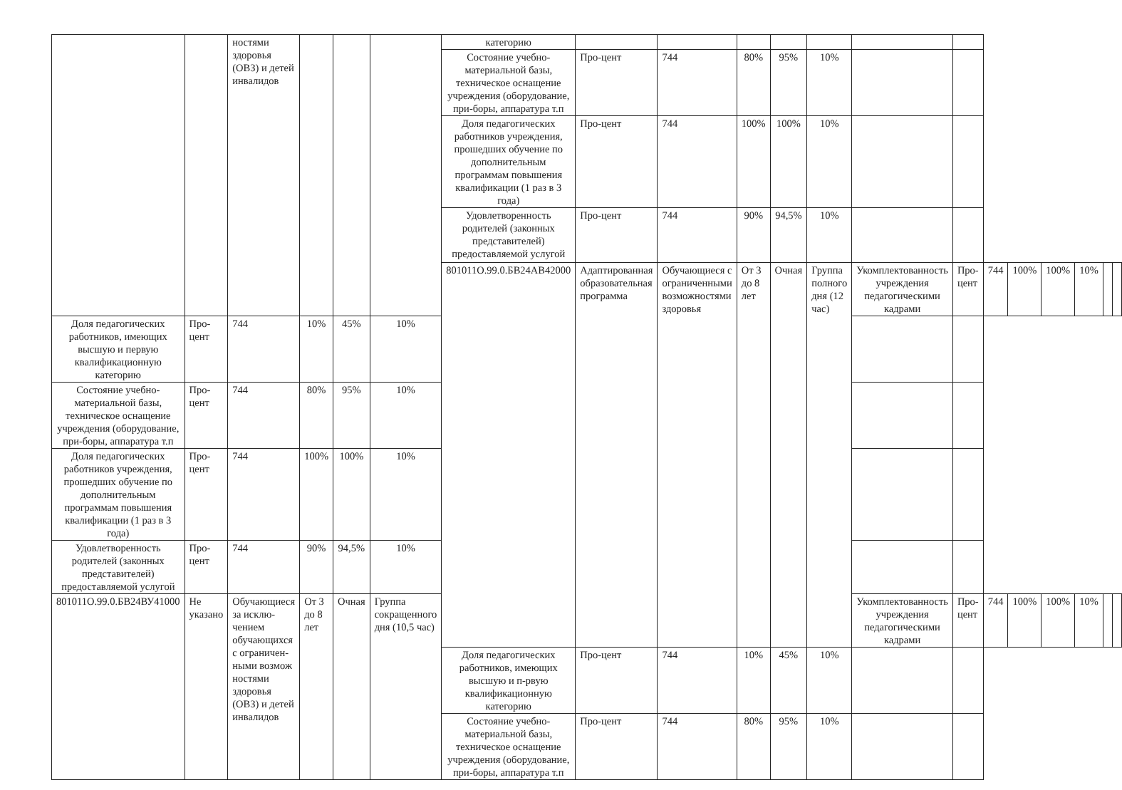| | | ностями здоровья (ОВЗ) и детей инвалидов | | | | категорию | | | | | | | | | | | | | |
| | | | | | | Состояние учебно-материальной базы, техническое оснащение учреждения (оборудование, при-боры, аппаратура т.п | Про-цент | 744 | 80% | 95% | 10% | | | | | | | | |
| | | | | | | Доля педагогических работников учреждения, прошедших обучение по дополнительным программам повышения квалификации (1 раз в 3 года) | Про-цент | 744 | 100% | 100% | 10% | | | | | | | | |
| | | | | | | Удовлетворенность родителей (законных представителей) предоставляемой услугой | Про-цент | 744 | 90% | 94,5% | 10% | | | | | | | | |
| | | | | | | 801011О.99.0.БВ24АВ42000 | Адаптированная образовательная программа | Обучающиеся с ограниченными возможностями здоровья | От 3 до 8 лет | Очная | Группа полного дня (12 час) | Укомплектованность учреждения педагогическими кадрами | Про-цент | 744 | 100% | 100% | 10% | | |
| Доля педагогических работников, имеющих высшую и первую квалификационную категорию | Про-цент | 744 | 10% | 45% | 10% | | | | | | | | | | | | | | |
| Состояние учебно-материальной базы, техническое оснащение учреждения (оборудование, при-боры, аппаратура т.п | Про-цент | 744 | 80% | 95% | 10% | | | | | | | | | | | | | | |
| Доля педагогических работников учреждения, прошедших обучение по дополнительным программам повышения квалификации (1 раз в 3 года) | Про-цент | 744 | 100% | 100% | 10% | | | | | | | | | | | | | | |
| Удовлетворенность родителей (законных представителей) предоставляемой услугой | Про-цент | 744 | 90% | 94,5% | 10% | | | | | | | | | | | | | | |
| 801011О.99.0.БВ24ВУ41000 | Не указано | Обучающиеся за исклю-чением обучающихся с ограничен-ными возмож ностями здоровья (ОВЗ) и детей инвалидов | От 3 до 8 лет | Очная | Группа сокращенного дня (10,5 час) | | | | | | | Укомплектованность учреждения педагогическими кадрами | Про-цент | 744 | 100% | 100% | 10% | | |
| | | | | | | Доля педагогических работников, имеющих высшую и п-рвую квалификационную категорию | Про-цент | 744 | 10% | 45% | 10% | | | | | | | | |
| | | | | | | Состояние учебно-материальной базы, техническое оснащение учреждения (оборудование, при-боры, аппаратура т.п | Про-цент | 744 | 80% | 95% | 10% | | | | | | | | |